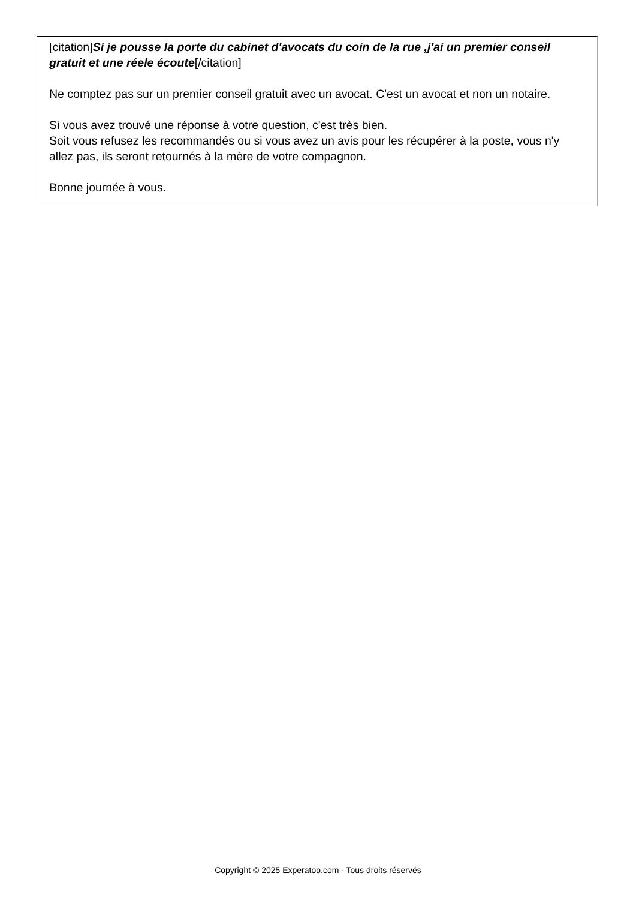[citation]Si je pousse la porte du cabinet d'avocats du coin de la rue ,j'ai un premier conseil gratuit et une réele écoute[/citation]
Ne comptez pas sur un premier conseil gratuit avec un avocat. C'est un avocat et non un notaire.
Si vous avez trouvé une réponse à votre question, c'est très bien.
Soit vous refusez les recommandés ou si vous avez un avis pour les récupérer à la poste, vous n'y allez pas, ils seront retournés à la mère de votre compagnon.
Bonne journée à vous.
Copyright © 2025 Experatoo.com - Tous droits réservés